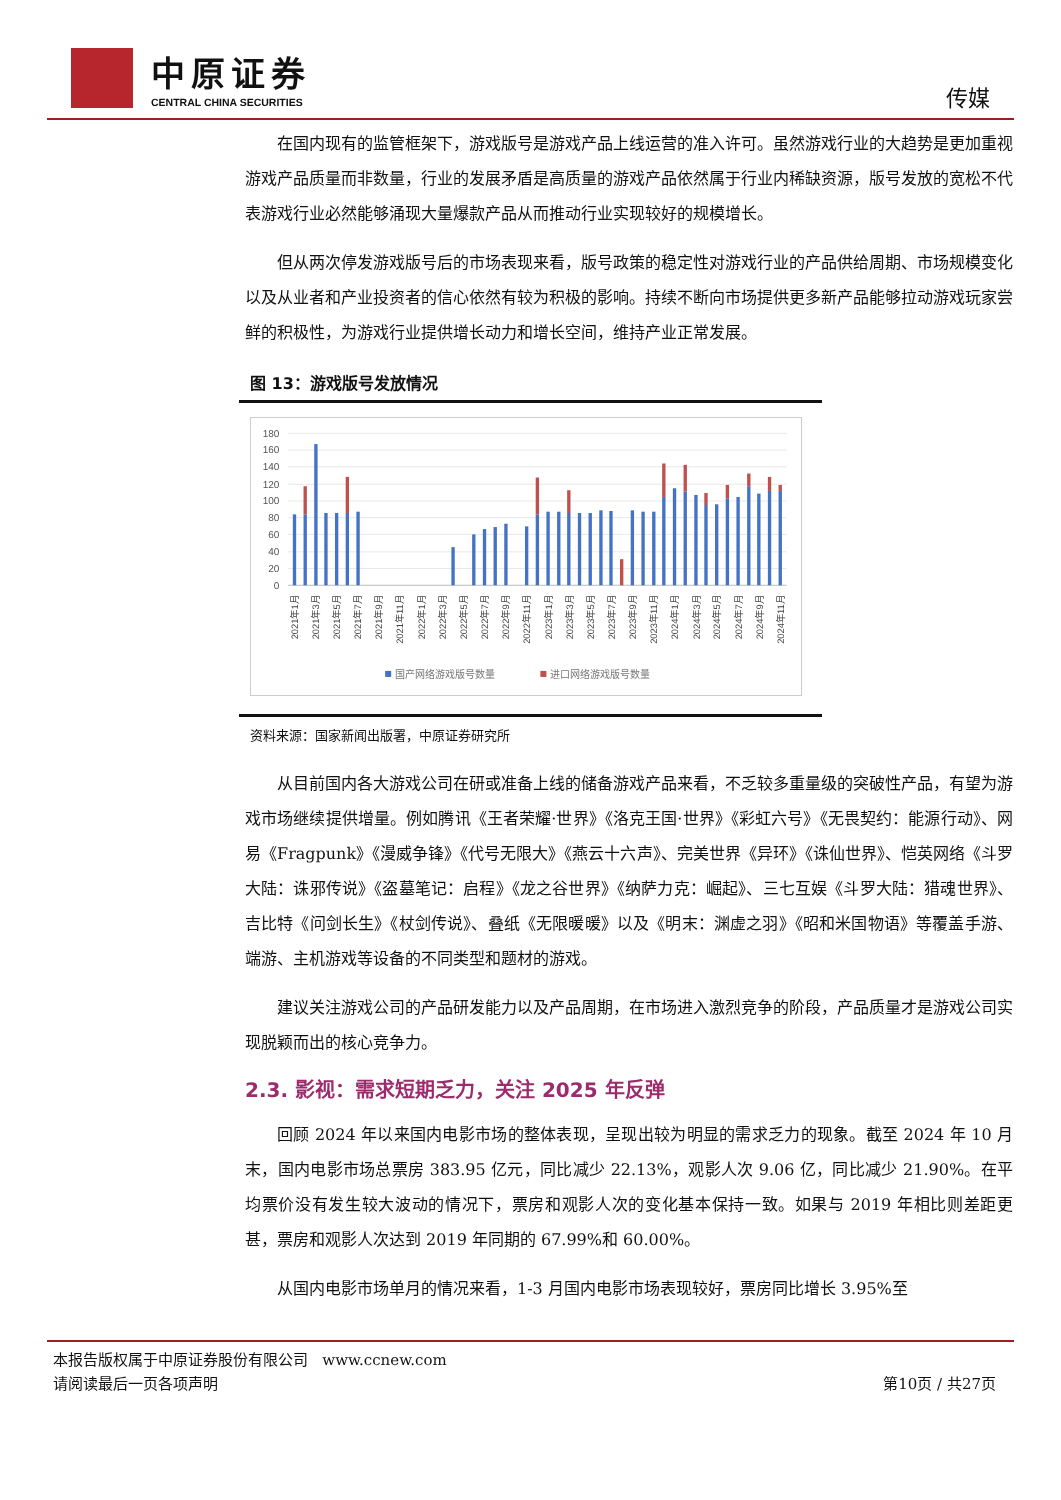中原证券
CENTRAL CHINA SECURITIES
传媒
在国内现有的监管框架下，游戏版号是游戏产品上线运营的准入许可。虽然游戏行业的大趋势是更加重视游戏产品质量而非数量，行业的发展矛盾是高质量的游戏产品依然属于行业内稀缺资源，版号发放的宽松不代表游戏行业必然能够涌现大量爆款产品从而推动行业实现较好的规模增长。
但从两次停发游戏版号后的市场表现来看，版号政策的稳定性对游戏行业的产品供给周期、市场规模变化以及从业者和产业投资者的信心依然有较为积极的影响。持续不断向市场提供更多新产品能够拉动游戏玩家尝鲜的积极性，为游戏行业提供增长动力和增长空间，维持产业正常发展。
图 13：游戏版号发放情况
180
160
140
120
100
80
60
40
20
0
2021年1月
2021年3月
2021年5月
2021年7月
2021年9月
2021年11月
2022年1月
2022年3月
2022年5月
2022年7月
2022年9月
2022年11月
2023年1月
2023年3月
2023年5月
2023年7月
2023年9月
2023年11月
2024年1月
2024年3月
2024年5月
2024年7月
2024年9月
2024年11月
国产网络游戏版号数量
进口网络游戏版号数量
资料来源：国家新闻出版署，中原证券研究所
从目前国内各大游戏公司在研或准备上线的储备游戏产品来看，不乏较多重量级的突破性产品，有望为游戏市场继续提供增量。例如腾讯《王者荣耀·世界》《洛克王国·世界》《彩虹六号》《无畏契约：能源行动》、网易《Fragpunk》《漫威争锋》《代号无限大》《燕云十六声》、完美世界《异环》《诛仙世界》、恺英网络《斗罗大陆：诛邪传说》《盗墓笔记：启程》《龙之谷世界》《纳萨力克：崛起》、三七互娱《斗罗大陆：猎魂世界》、吉比特《问剑长生》《杖剑传说》、叠纸《无限暖暖》以及《明末：渊虚之羽》《昭和米国物语》等覆盖手游、端游、主机游戏等设备的不同类型和题材的游戏。
建议关注游戏公司的产品研发能力以及产品周期，在市场进入激烈竞争的阶段，产品质量才是游戏公司实现脱颖而出的核心竞争力。
2.3. 影视：需求短期乏力，关注 2025 年反弹
回顾 2024 年以来国内电影市场的整体表现，呈现出较为明显的需求乏力的现象。截至 2024 年 10 月末，国内电影市场总票房 383.95 亿元，同比减少 22.13%，观影人次 9.06 亿，同比减少 21.90%。在平均票价没有发生较大波动的情况下，票房和观影人次的变化基本保持一致。如果与 2019 年相比则差距更甚，票房和观影人次达到 2019 年同期的 67.99%和 60.00%。
从国内电影市场单月的情况来看，1-3 月国内电影市场表现较好，票房同比增长 3.95%至
本报告版权属于中原证券股份有限公司 www.ccnew.com
请阅读最后一页各项声明
第10页 / 共27页